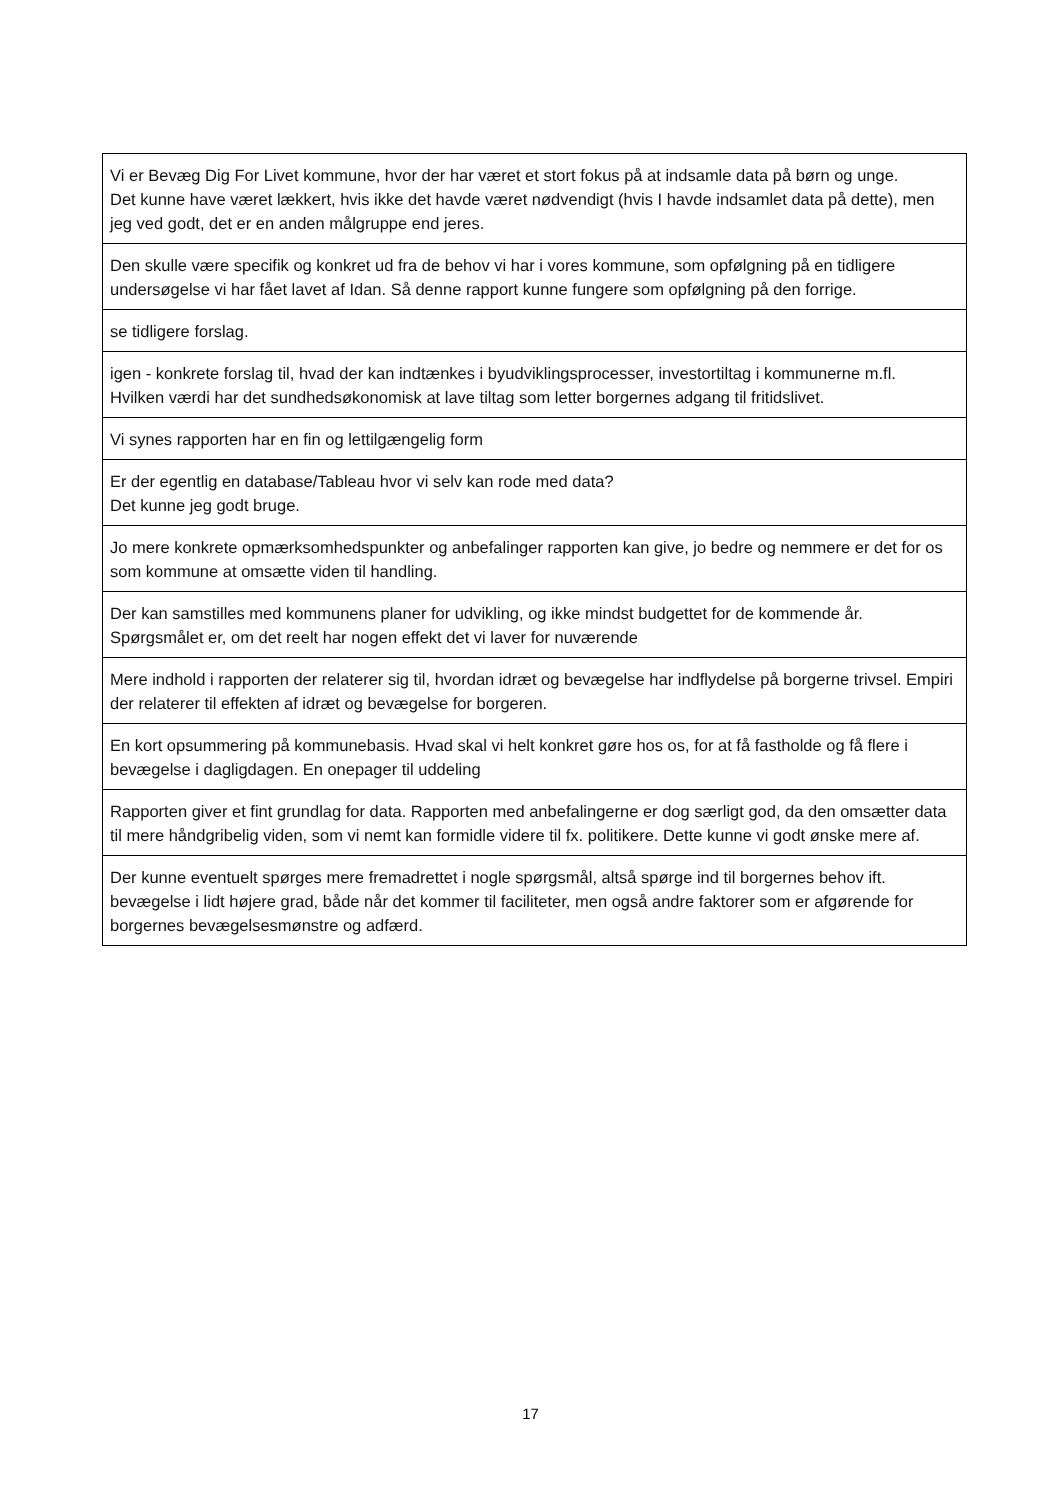| Vi er Bevæg Dig For Livet kommune, hvor der har været et stort fokus på at indsamle data på børn og unge. Det kunne have været lækkert, hvis ikke det havde været nødvendigt (hvis I havde indsamlet data på dette), men jeg ved godt, det er en anden målgruppe end jeres. |
| Den skulle være specifik og konkret ud fra de behov vi har i vores kommune, som opfølgning på en tidligere undersøgelse vi har fået lavet af Idan. Så denne rapport kunne fungere som opfølgning på den forrige. |
| se tidligere forslag. |
| igen - konkrete forslag til, hvad der kan indtænkes i byudviklingsprocesser, investortiltag i kommunerne m.fl. Hvilken værdi har det sundhedsøkonomisk at lave tiltag som letter borgernes adgang til fritidslivet. |
| Vi synes rapporten har en fin og lettilgængelig form |
| Er der egentlig en database/Tableau hvor vi selv kan rode med data? Det kunne jeg godt bruge. |
| Jo mere konkrete opmærksomhedspunkter og anbefalinger rapporten kan give, jo bedre og nemmere er det for os som kommune at omsætte viden til handling. |
| Der kan samstilles med kommunens planer for udvikling, og ikke mindst budgettet for de kommende år. Spørgsmålet er, om det reelt har nogen effekt det vi laver for nuværende |
| Mere indhold i rapporten der relaterer sig til, hvordan idræt og bevægelse har indflydelse på borgerne trivsel. Empiri der relaterer til effekten af idræt og bevægelse for borgeren. |
| En kort opsummering på kommunebasis. Hvad skal vi helt konkret gøre hos os, for at få fastholde og få flere i bevægelse i dagligdagen. En onepager til uddeling |
| Rapporten giver et fint grundlag for data. Rapporten med anbefalingerne er dog særligt god, da den omsætter data til mere håndgribelig viden, som vi nemt kan formidle videre til fx. politikere. Dette kunne vi godt ønske mere af. |
| Der kunne eventuelt spørges mere fremadrettet i nogle spørgsmål, altså spørge ind til borgernes behov ift. bevægelse i lidt højere grad, både når det kommer til faciliteter, men også andre faktorer som er afgørende for borgernes bevægelsesmønstre og adfærd. |
17